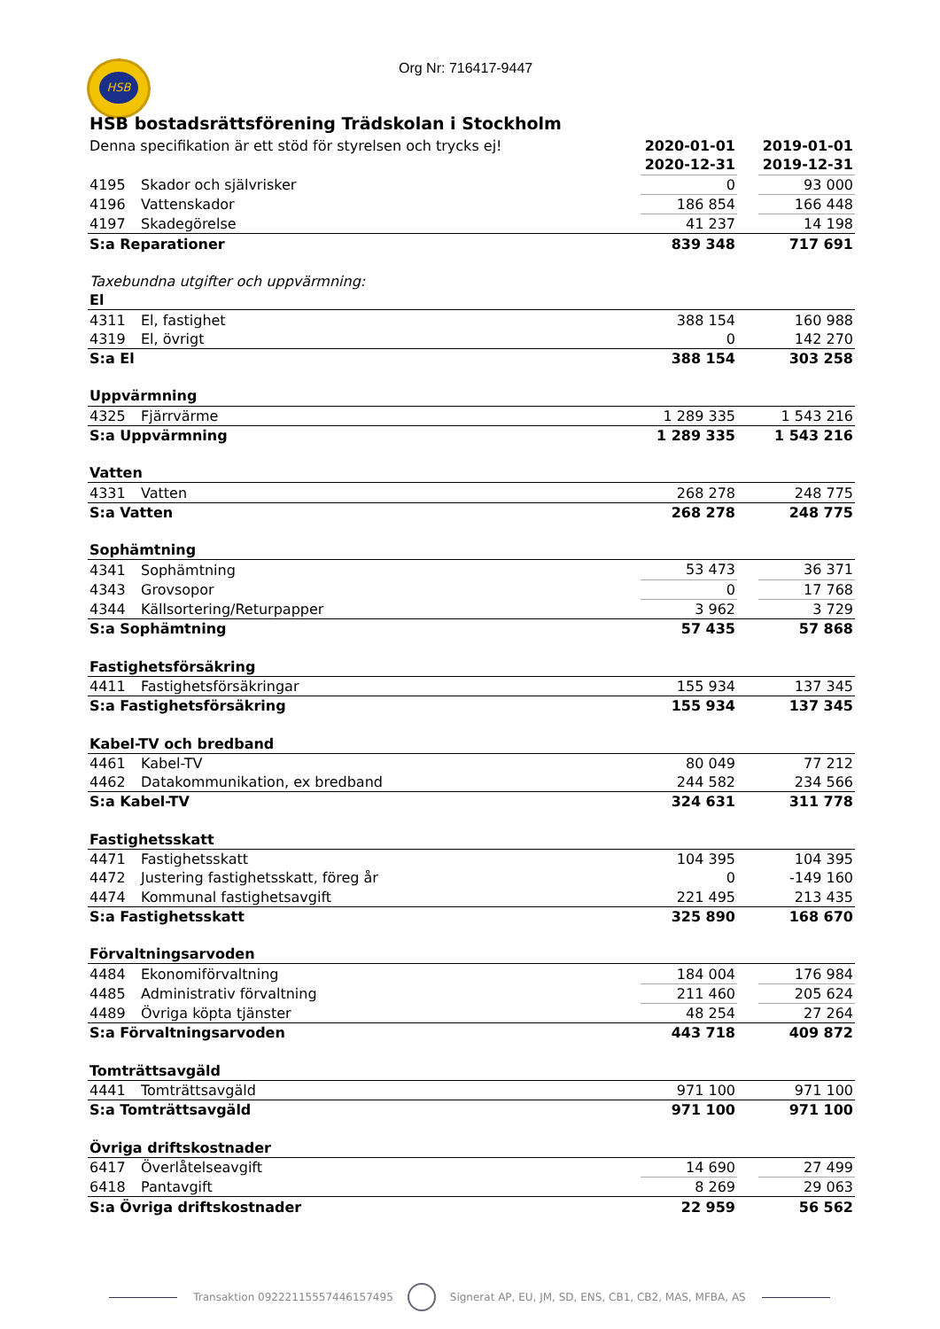HSB Org Nr: 716417-9447
HSB bostadsrättsförening Trädskolan i Stockholm
| Denna specifikation är ett stöd för styrelsen och trycks ej! | | 2020-01-01 | | 2019-01-01 |
| | | 2020-12-31 | | 2019-12-31 |
| 4195 | Skador och självrisker | 0 | | 93 000 |
| 4196 | Vattenskador | 186 854 | | 166 448 |
| 4197 | Skadegörelse | 41 237 | | 14 198 |
| S:a Reparationer | | 839 348 | | 717 691 |
| Taxebundna utgifter och uppvärmning: | | | | |
| El | | | | |
| 4311 | El, fastighet | 388 154 | | 160 988 |
| 4319 | El, övrigt | 0 | | 142 270 |
| S:a El | | 388 154 | | 303 258 |
| Uppvärmning | | | | |
| 4325 | Fjärrvärme | 1 289 335 | | 1 543 216 |
| S:a Uppvärmning | | 1 289 335 | | 1 543 216 |
| Vatten | | | | |
| 4331 | Vatten | 268 278 | | 248 775 |
| S:a Vatten | | 268 278 | | 248 775 |
| Sophämtning | | | | |
| 4341 | Sophämtning | 53 473 | | 36 371 |
| 4343 | Grovsopor | 0 | | 17 768 |
| 4344 | Källsortering/Returpapper | 3 962 | | 3 729 |
| S:a Sophämtning | | 57 435 | | 57 868 |
| Fastighetsförsäkring | | | | |
| 4411 | Fastighetsförsäkringar | 155 934 | | 137 345 |
| S:a Fastighetsförsäkring | | 155 934 | | 137 345 |
| Kabel-TV och bredband | | | | |
| 4461 | Kabel-TV | 80 049 | | 77 212 |
| 4462 | Datakommunikation, ex bredband | 244 582 | | 234 566 |
| S:a Kabel-TV | | 324 631 | | 311 778 |
| Fastighetsskatt | | | | |
| 4471 | Fastighetsskatt | 104 395 | | 104 395 |
| 4472 | Justering fastighetsskatt, föreg år | 0 | | -149 160 |
| 4474 | Kommunal fastighetsavgift | 221 495 | | 213 435 |
| S:a Fastighetsskatt | | 325 890 | | 168 670 |
| Förvaltningsarvoden | | | | |
| 4484 | Ekonomiförvaltning | 184 004 | | 176 984 |
| 4485 | Administrativ förvaltning | 211 460 | | 205 624 |
| 4489 | Övriga köpta tjänster | 48 254 | | 27 264 |
| S:a Förvaltningsarvoden | | 443 718 | | 409 872 |
| Tomträttsavgäld | | | | |
| 4441 | Tomträttsavgäld | 971 100 | | 971 100 |
| S:a Tomträttsavgäld | | 971 100 | | 971 100 |
| Övriga driftskostnader | | | | |
| 6417 | Överlåtelseavgift | 14 690 | | 27 499 |
| 6418 | Pantavgift | 8 269 | | 29 063 |
| S:a Övriga driftskostnader | | 22 959 | | 56 562 |
Transaktion 09222115557446157495 Signerat AP, EU, JM, SD, ENS, CB1, CB2, MAS, MFBA, AS